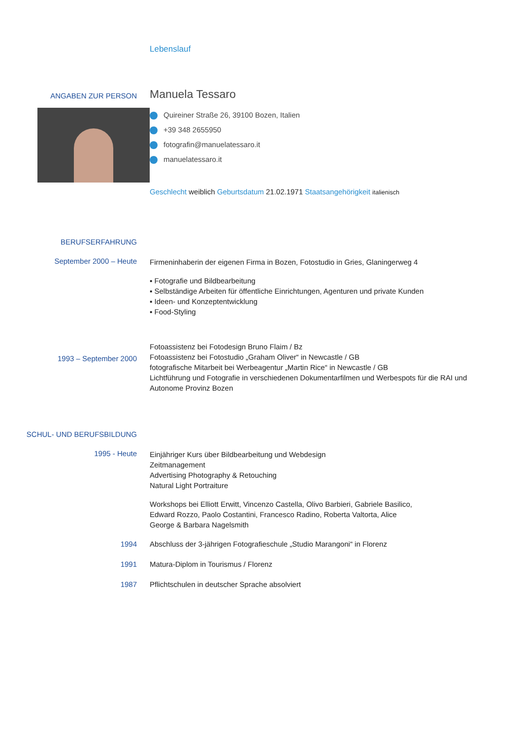Lebenslauf
ANGABEN ZUR PERSON
Manuela Tessaro
Quireiner Straße 26, 39100 Bozen, Italien
+39 348 2655950
fotografin@manuelatessaro.it
manuelatessaro.it
Geschlecht weiblich Geburtsdatum 21.02.1971 Staatsangehörigkeit italienisch
BERUFSERFAHRUNG
September 2000 – Heute
Firmeninhaberin der eigenen Firma in Bozen, Fotostudio in Gries, Glaningerweg 4
▪ Fotografie und Bildbearbeitung
▪ Selbständige Arbeiten für öffentliche Einrichtungen, Agenturen und private Kunden
▪ Ideen- und Konzeptentwicklung
▪ Food-Styling
1993 – September 2000
Fotoassistenz bei Fotodesign Bruno Flaim / Bz
Fotoassistenz bei Fotostudio „Graham Oliver“ in Newcastle / GB
fotografische Mitarbeit bei Werbeagentur „Martin Rice“ in Newcastle / GB
Lichtführung und Fotografie in verschiedenen Dokumentarfilmen und Werbespots für die RAI und Autonome Provinz Bozen
SCHUL- UND BERUFSBILDUNG
1995 - Heute
Einjähriger Kurs über Bildbearbeitung und Webdesign
Zeitmanagement
Advertising Photography & Retouching
Natural Light Portraiture
Workshops bei Elliott Erwitt, Vincenzo Castella, Olivo Barbieri, Gabriele Basilico,
Edward Rozzo, Paolo Costantini, Francesco Radino, Roberta Valtorta, Alice
George & Barbara Nagelsmith
1994 Abschluss der 3-jährigen Fotografieschule „Studio Marangoni“ in Florenz
1991 Matura-Diplom in Tourismus / Florenz
1987 Pflichtschulen in deutscher Sprache absolviert